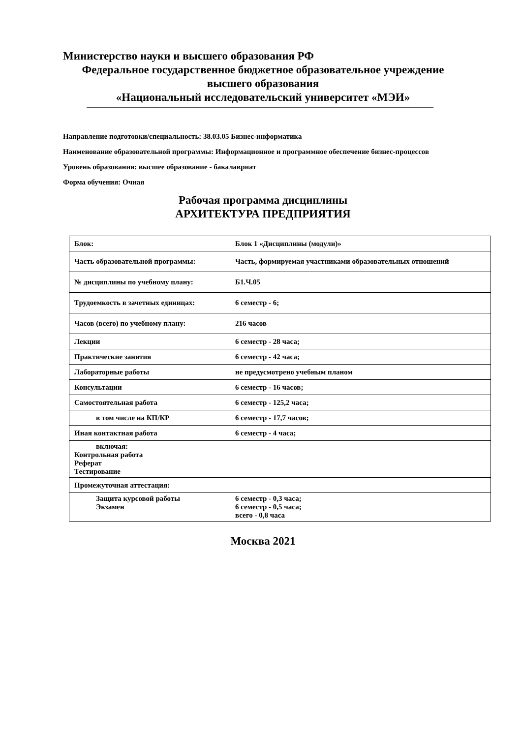Министерство науки и высшего образования РФ
Федеральное государственное бюджетное образовательное учреждение
высшего образования
«Национальный исследовательский университет «МЭИ»
Направление подготовки/специальность: 38.03.05 Бизнес-информатика
Наименование образовательной программы: Информационное и программное обеспечение бизнес-процессов
Уровень образования: высшее образование - бакалавриат
Форма обучения: Очная
Рабочая программа дисциплины
АРХИТЕКТУРА ПРЕДПРИЯТИЯ
| Блок: | Блок 1 «Дисциплины (модули)» |
| Часть образовательной программы: | Часть, формируемая участниками образовательных отношений |
| № дисциплины по учебному плану: | Б1.Ч.05 |
| Трудоемкость в зачетных единицах: | 6 семестр - 6; |
| Часов (всего) по учебному плану: | 216 часов |
| Лекции | 6 семестр - 28 часа; |
| Практические занятия | 6 семестр - 42 часа; |
| Лабораторные работы | не предусмотрено учебным планом |
| Консультации | 6 семестр - 16 часов; |
| Самостоятельная работа | 6 семестр - 125,2 часа; |
| в том числе на КП/КР | 6 семестр - 17,7 часов; |
| Иная контактная работа | 6 семестр - 4 часа; |
| включая: Контрольная работа Реферат Тестирование | |
| Промежуточная аттестация: | |
| Защита курсовой работы Экзамен | 6 семестр - 0,3 часа; 6 семестр - 0,5 часа; всего - 0,8 часа |
Москва 2021